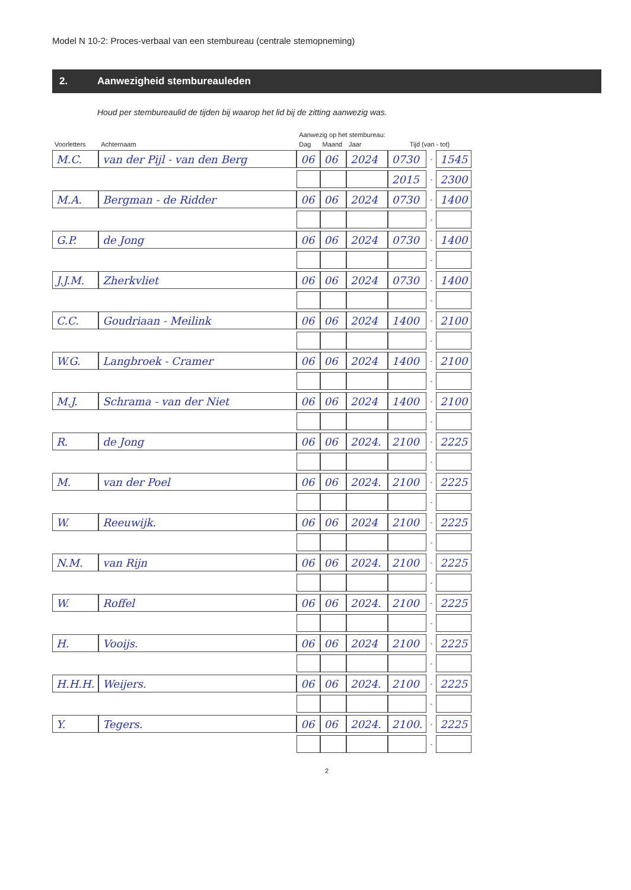Model N 10-2: Proces-verbaal van een stembureau (centrale stemopneming)
2. Aanwezigheid stembureauleden
Houd per stembureaulid de tijden bij waarop het lid bij de zitting aanwezig was.
| | | Aanwezig op het stembureau: | | | | | |
| --- | --- | --- | --- | --- | --- | --- | --- |
| Voorletters | Achternaam | Dag | Maand | Jaar | Tijd (van - tot) | | |
| M.C. | van der Pijl - van den Berg | 06 | 06 | 2024 | 0730 | - | 1545 |
| | | | | | 2015 | - | 2300 |
| M.A. | Bergman - de Ridder | 06 | 06 | 2024 | 0730 | - | 1400 |
| | | | | | | - | |
| G.P. | de Jong | 06 | 06 | 2024 | 0730 | - | 1400 |
| | | | | | | - | |
| J.J.M. | Zherkvliet | 06 | 06 | 2024 | 0730 | - | 1400 |
| | | | | | | - | |
| C.C. | Goudriaan - Meilink | 06 | 06 | 2024 | 1400 | - | 2100 |
| | | | | | | - | |
| W.G. | Langbroek - Cramer | 06 | 06 | 2024 | 1400 | - | 2100 |
| | | | | | | - | |
| M.J. | Schrama - van der Niet | 06 | 06 | 2024 | 1400 | - | 2100 |
| | | | | | | - | |
| R. | de Jong | 06 | 06 | 2024. | 2100 | - | 2225 |
| | | | | | | - | |
| M. | van der Poel | 06 | 06 | 2024. | 2100 | - | 2225 |
| | | | | | | - | |
| W. | Reeuwijk. | 06 | 06 | 2024 | 2100 | - | 2225 |
| | | | | | | - | |
| N.M. | van Rijn | 06 | 06 | 2024. | 2100 | - | 2225 |
| | | | | | | - | |
| W. | Roffel | 06 | 06 | 2024. | 2100 | - | 2225 |
| | | | | | | - | |
| H. | Vooijs. | 06 | 06 | 2024 | 2100 | - | 2225 |
| | | | | | | - | |
| H.H.H. | Weijers. | 06 | 06 | 2024. | 2100 | - | 2225 |
| | | | | | | - | |
| Y. | Tegers. | 06 | 06 | 2024. | 2100. | - | 2225 |
| | | | | | | - | |
2